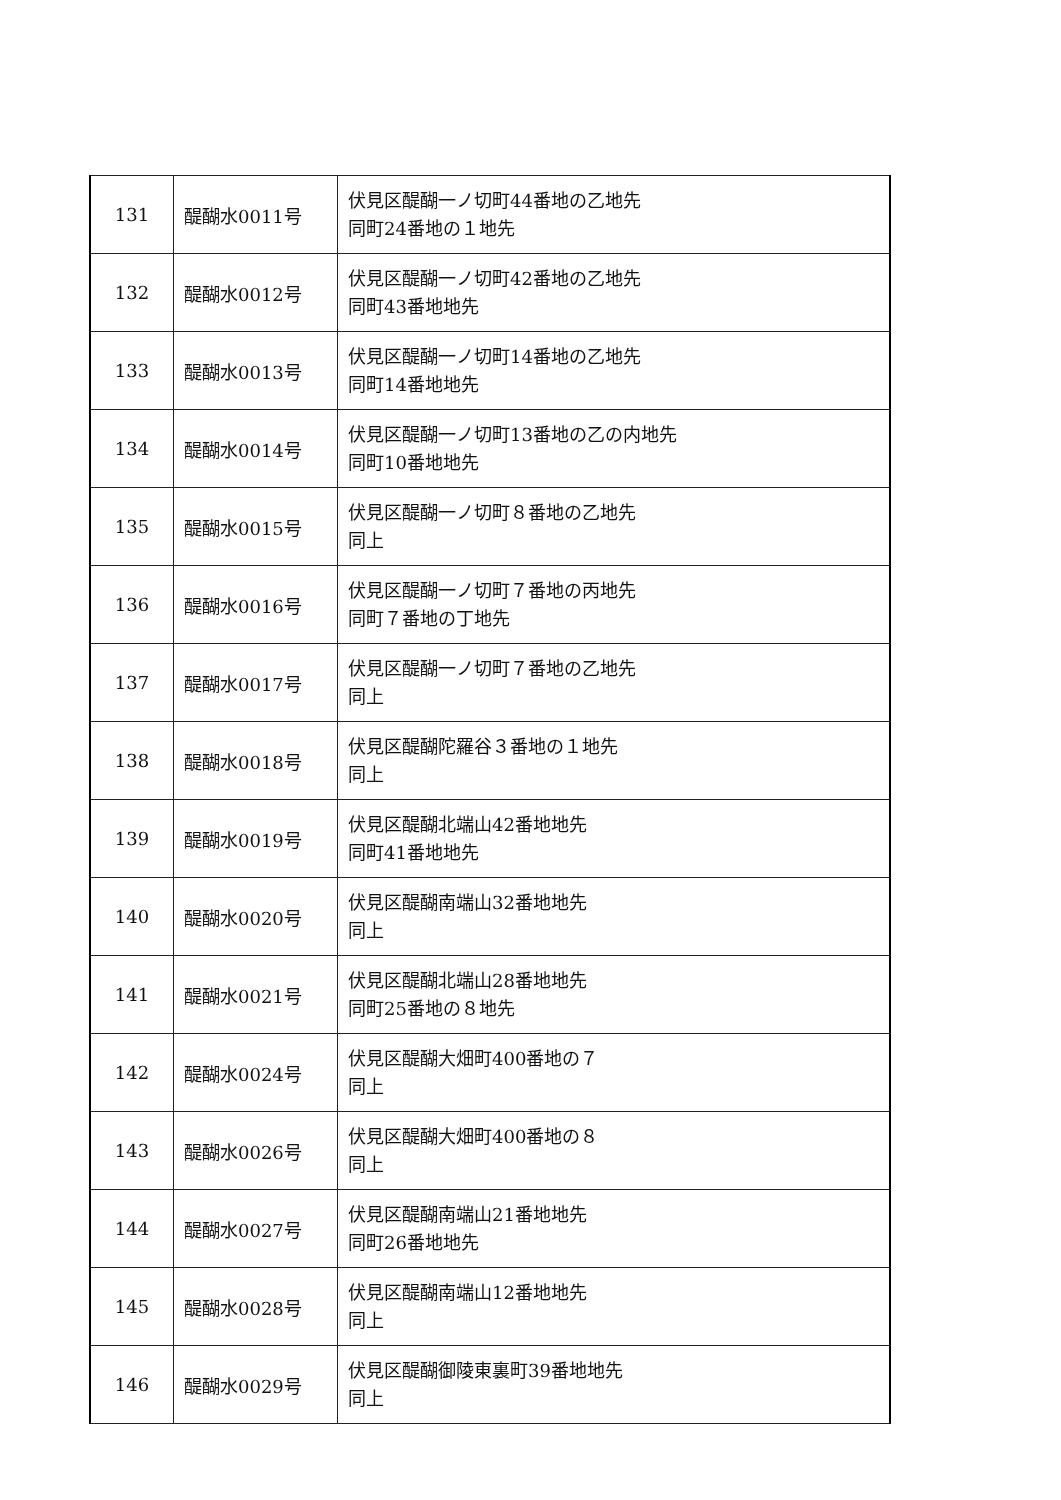| 131 | 醍醐水0011号 | 伏見区醍醐一ノ切町44番地の乙地先 同町24番地の１地先 |
| 132 | 醍醐水0012号 | 伏見区醍醐一ノ切町42番地の乙地先 同町43番地地先 |
| 133 | 醍醐水0013号 | 伏見区醍醐一ノ切町14番地の乙地先 同町14番地地先 |
| 134 | 醍醐水0014号 | 伏見区醍醐一ノ切町13番地の乙の内地先 同町10番地地先 |
| 135 | 醍醐水0015号 | 伏見区醍醐一ノ切町８番地の乙地先 同上 |
| 136 | 醍醐水0016号 | 伏見区醍醐一ノ切町７番地の丙地先 同町７番地の丁地先 |
| 137 | 醍醐水0017号 | 伏見区醍醐一ノ切町７番地の乙地先 同上 |
| 138 | 醍醐水0018号 | 伏見区醍醐陀羅谷３番地の１地先 同上 |
| 139 | 醍醐水0019号 | 伏見区醍醐北端山42番地地先 同町41番地地先 |
| 140 | 醍醐水0020号 | 伏見区醍醐南端山32番地地先 同上 |
| 141 | 醍醐水0021号 | 伏見区醍醐北端山28番地地先 同町25番地の８地先 |
| 142 | 醍醐水0024号 | 伏見区醍醐大畑町400番地の７ 同上 |
| 143 | 醍醐水0026号 | 伏見区醍醐大畑町400番地の８ 同上 |
| 144 | 醍醐水0027号 | 伏見区醍醐南端山21番地地先 同町26番地地先 |
| 145 | 醍醐水0028号 | 伏見区醍醐南端山12番地地先 同上 |
| 146 | 醍醐水0029号 | 伏見区醍醐御陵東裏町39番地地先 同上 |